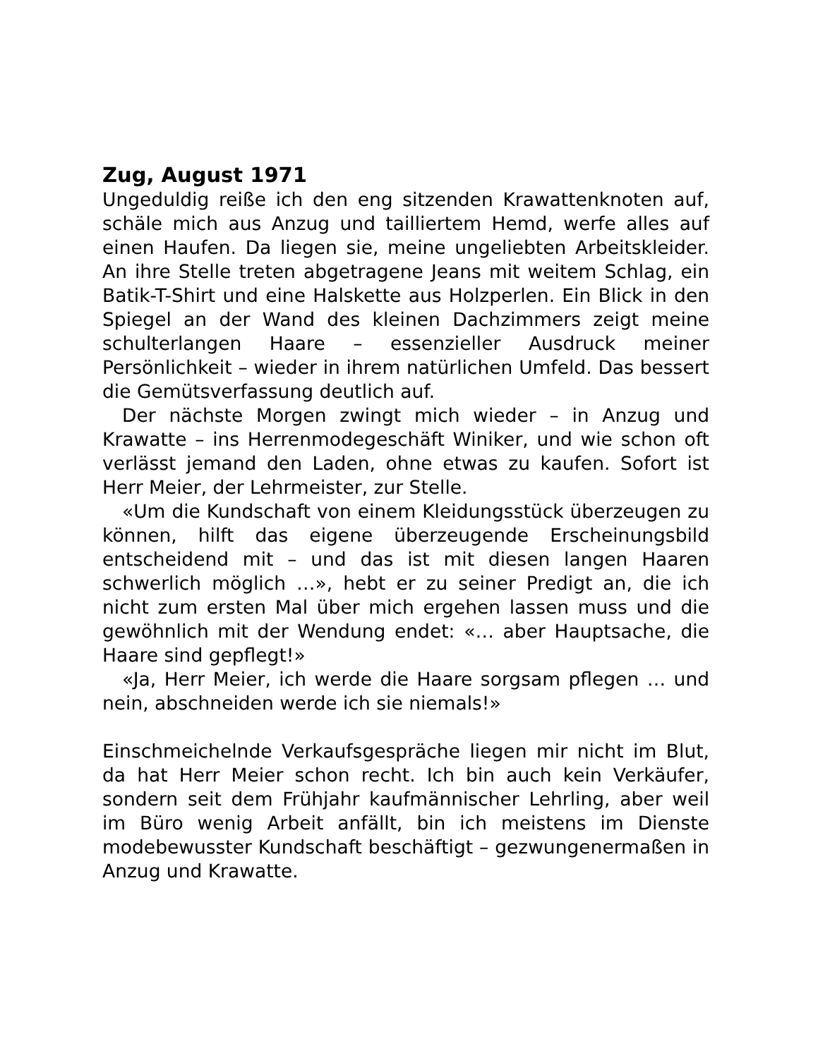Zug, August 1971
Ungeduldig reiße ich den eng sitzenden Krawattenknoten auf, schäle mich aus Anzug und tailliertem Hemd, werfe alles auf einen Haufen. Da liegen sie, meine ungeliebten Arbeitskleider. An ihre Stelle treten abgetragene Jeans mit weitem Schlag, ein Batik-T-Shirt und eine Halskette aus Holzperlen. Ein Blick in den Spiegel an der Wand des kleinen Dachzimmers zeigt meine schulterlangen Haare – essenzieller Ausdruck meiner Persönlichkeit – wieder in ihrem natürlichen Umfeld. Das bessert die Gemütsverfassung deutlich auf.
Der nächste Morgen zwingt mich wieder – in Anzug und Krawatte – ins Herrenmodegeschäft Winiker, und wie schon oft verlässt jemand den Laden, ohne etwas zu kaufen. Sofort ist Herr Meier, der Lehrmeister, zur Stelle.
«Um die Kundschaft von einem Kleidungsstück überzeugen zu können, hilft das eigene überzeugende Erscheinungsbild entscheidend mit – und das ist mit diesen langen Haaren schwerlich möglich …», hebt er zu seiner Predigt an, die ich nicht zum ersten Mal über mich ergehen lassen muss und die gewöhnlich mit der Wendung endet: «… aber Hauptsache, die Haare sind gepflegt!»
«Ja, Herr Meier, ich werde die Haare sorgsam pflegen … und nein, abschneiden werde ich sie niemals!»
Einschmeichelnde Verkaufsgespräche liegen mir nicht im Blut, da hat Herr Meier schon recht. Ich bin auch kein Verkäufer, sondern seit dem Frühjahr kaufmännischer Lehrling, aber weil im Büro wenig Arbeit anfällt, bin ich meistens im Dienste modebewusster Kundschaft beschäftigt – gezwungenermaßen in Anzug und Krawatte.